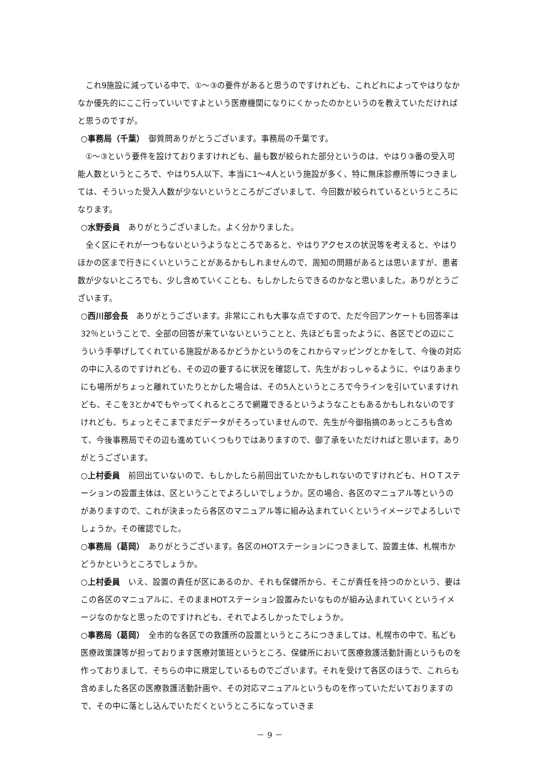これ9施設に減っている中で、①～③の要件があると思うのですけれども、これどれによってやはりなかなか優先的にここ行っていいですよという医療機関になりにくかったのかというのを教えていただければと思うのですが。
○事務局（千葉）　御質問ありがとうございます。事務局の千葉です。
①～③という要件を設けておりますけれども、最も数が絞られた部分というのは、やはり③番の受入可能人数というところで、やはり5人以下、本当に1～4人という施設が多く、特に無床診療所等につきましては、そういった受入人数が少ないというところがございまして、今回数が絞られているというところになります。
○水野委員　ありがとうございました。よく分かりました。
全く区にそれが一つもないというようなところであると、やはりアクセスの状況等を考えると、やはりほかの区まで行きにくいということがあるかもしれませんので、周知の問題があるとは思いますが、患者数が少ないところでも、少し含めていくことも、もしかしたらできるのかなと思いました。ありがとうございます。
○西川部会長　ありがとうございます。非常にこれも大事な点ですので、ただ今回アンケートも回答率は32％ということで、全部の回答が来ていないということと、先ほども言ったように、各区でどの辺にこういう手挙げしてくれている施設があるかどうかというのをこれからマッピングとかをして、今後の対応の中に入るのですけれども、その辺の要するに状況を確認して、先生がおっしゃるように、やはりあまりにも場所がちょっと離れていたりとかした場合は、その5人というところで今ラインを引いていますけれども、そこを3とか4でもやってくれるところで網羅できるというようなこともあるかもしれないのですけれども、ちょっとそこまでまだデータがそろっていませんので、先生が今御指摘のあっところも含めて、今後事務局でその辺も進めていくつもりではありますので、御了承をいただければと思います。ありがとうございます。
○上村委員　前回出ていないので、もしかしたら前回出ていたかもしれないのですけれども、ＨＯＴステーションの設置主体は、区ということでよろしいでしょうか。区の場合、各区のマニュアル等というのがありますので、これが決まったら各区のマニュアル等に組み込まれていくというイメージでよろしいでしょうか。その確認でした。
○事務局（葛岡）　ありがとうございます。各区のHOTステーションにつきまして、設置主体、札幌市かどうかというところでしょうか。
○上村委員　いえ、設置の責任が区にあるのか、それも保健所から、そこが責任を持つのかという、要はこの各区のマニュアルに、そのままHOTステーション設置みたいなものが組み込まれていくというイメージなのかなと思ったのですけれども、それでよろしかったでしょうか。
○事務局（葛岡）　全市的な各区での救護所の設置というところにつきましては、札幌市の中で、私ども医療政策課等が担っております医療対策班というところ、保健所において医療救護活動計画というものを作っておりまして、そちらの中に規定しているものでございます。それを受けて各区のほうで、これらも含めました各区の医療救護活動計画や、その対応マニュアルというものを作っていただいておりますので、その中に落とし込んでいただくというところになっていきま
－ 9 －